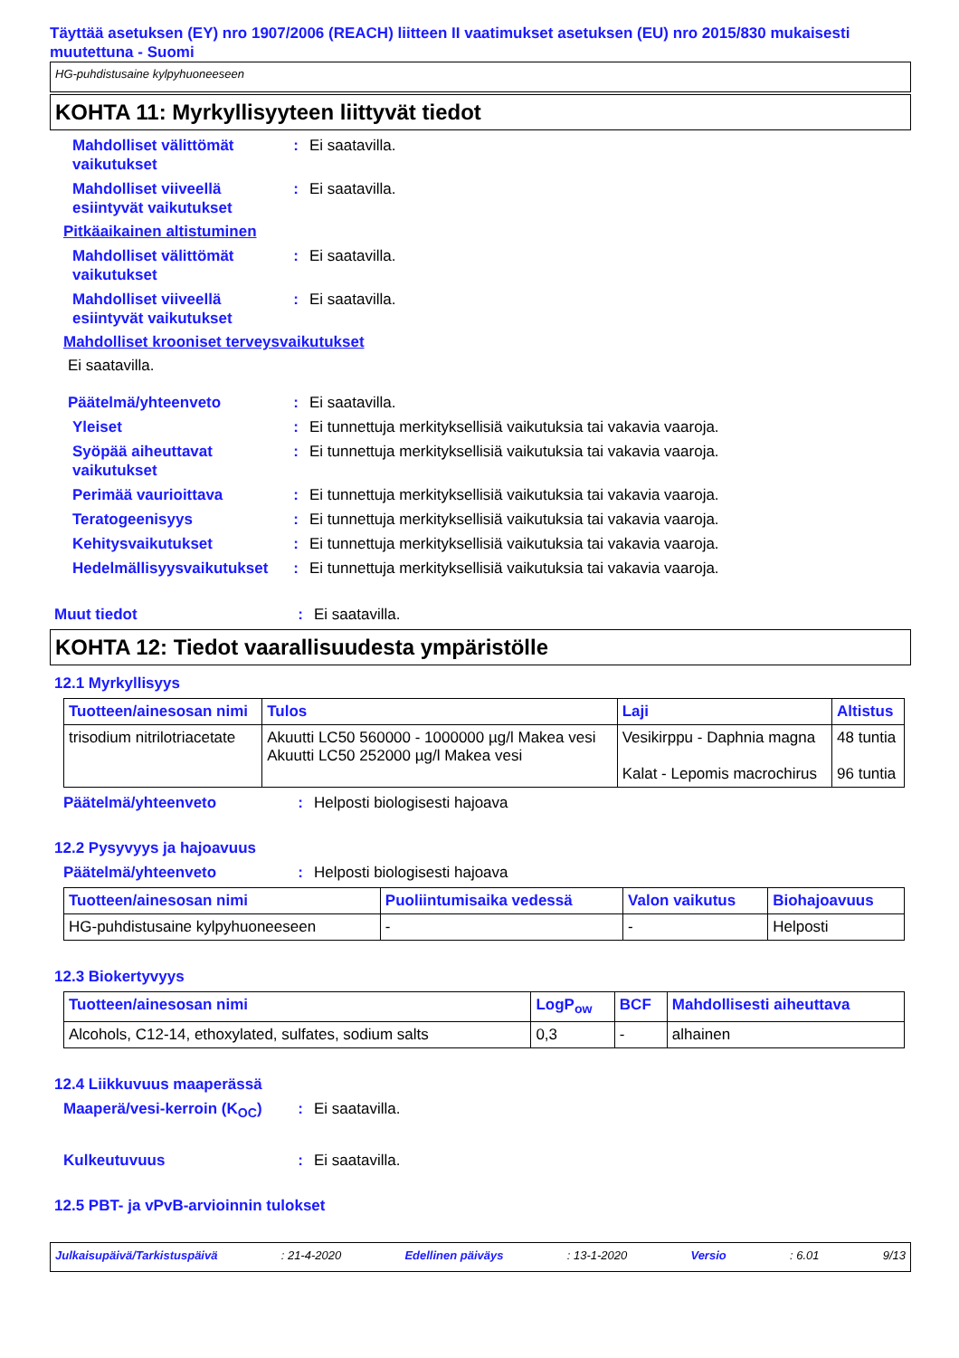Täyttää asetuksen (EY) nro 1907/2006 (REACH) liitteen II vaatimukset asetuksen (EU) nro 2015/830 mukaisesti muutettuna - Suomi
HG-puhdistusaine kylpyhuoneeseen
KOHTA 11: Myrkyllisyyteen liittyvät tiedot
Mahdolliset välittömät vaikutukset
: Ei saatavilla.
Mahdolliset viiveellä esiintyvät vaikutukset
: Ei saatavilla.
Pitkäaikainen altistuminen
Mahdolliset välittömät vaikutukset
: Ei saatavilla.
Mahdolliset viiveellä esiintyvät vaikutukset
: Ei saatavilla.
Mahdolliset krooniset terveysvaikutukset
Ei saatavilla.
Päätelmä/yhteenveto : Ei saatavilla.
Yleiset : Ei tunnettuja merkityksellisiä vaikutuksia tai vakavia vaaroja.
Syöpää aiheuttavat vaikutukset
: Ei tunnettuja merkityksellisiä vaikutuksia tai vakavia vaaroja.
Perimää vaurioittava : Ei tunnettuja merkityksellisiä vaikutuksia tai vakavia vaaroja.
Teratogeenisyys : Ei tunnettuja merkityksellisiä vaikutuksia tai vakavia vaaroja.
Kehitysvaikutukset : Ei tunnettuja merkityksellisiä vaikutuksia tai vakavia vaaroja.
Hedelmällisyysvaikutukset
: Ei tunnettuja merkityksellisiä vaikutuksia tai vakavia vaaroja.
Muut tiedot : Ei saatavilla.
KOHTA 12: Tiedot vaarallisuudesta ympäristölle
12.1 Myrkyllisyys
| Tuotteen/ainesosan nimi | Tulos | Laji | Altistus |
| --- | --- | --- | --- |
| trisodium nitrilotriacetate | Akuutti LC50 560000 - 1000000 µg/l Makea vesi Akuutti LC50 252000 µg/l Makea vesi | Vesikirppu - Daphnia magna Kalat - Lepomis macrochirus | 48 tuntia 96 tuntia |
Päätelmä/yhteenveto : Helposti biologisesti hajoava
12.2 Pysyvyys ja hajoavuus
Päätelmä/yhteenveto : Helposti biologisesti hajoava
| Tuotteen/ainesosan nimi | Puoliintumisaika vedessä | Valon vaikutus | Biohajoavuus |
| --- | --- | --- | --- |
| HG-puhdistusaine kylpyhuoneeseen | - | - | Helposti |
12.3 Biokertyvyys
| Tuotteen/ainesosan nimi | LogP<sub>ow</sub> | BCF | Mahdollisesti aiheuttava |
| --- | --- | --- | --- |
| Alcohols, C12-14, ethoxylated, sulfates, sodium salts | 0,3 | - | alhainen |
12.4 Liikkuvuus maaperässä
Maaperä/vesi-kerroin (K<sub>OC</sub>)
: Ei saatavilla.
Kulkeutuvuus : Ei saatavilla.
12.5 PBT- ja vPvB-arvioinnin tulokset
Julkaisupäivä/Tarkistuspäivä : 21-4-2020 Edellinen päiväys : 13-1-2020 Versio : 6.01 9/13